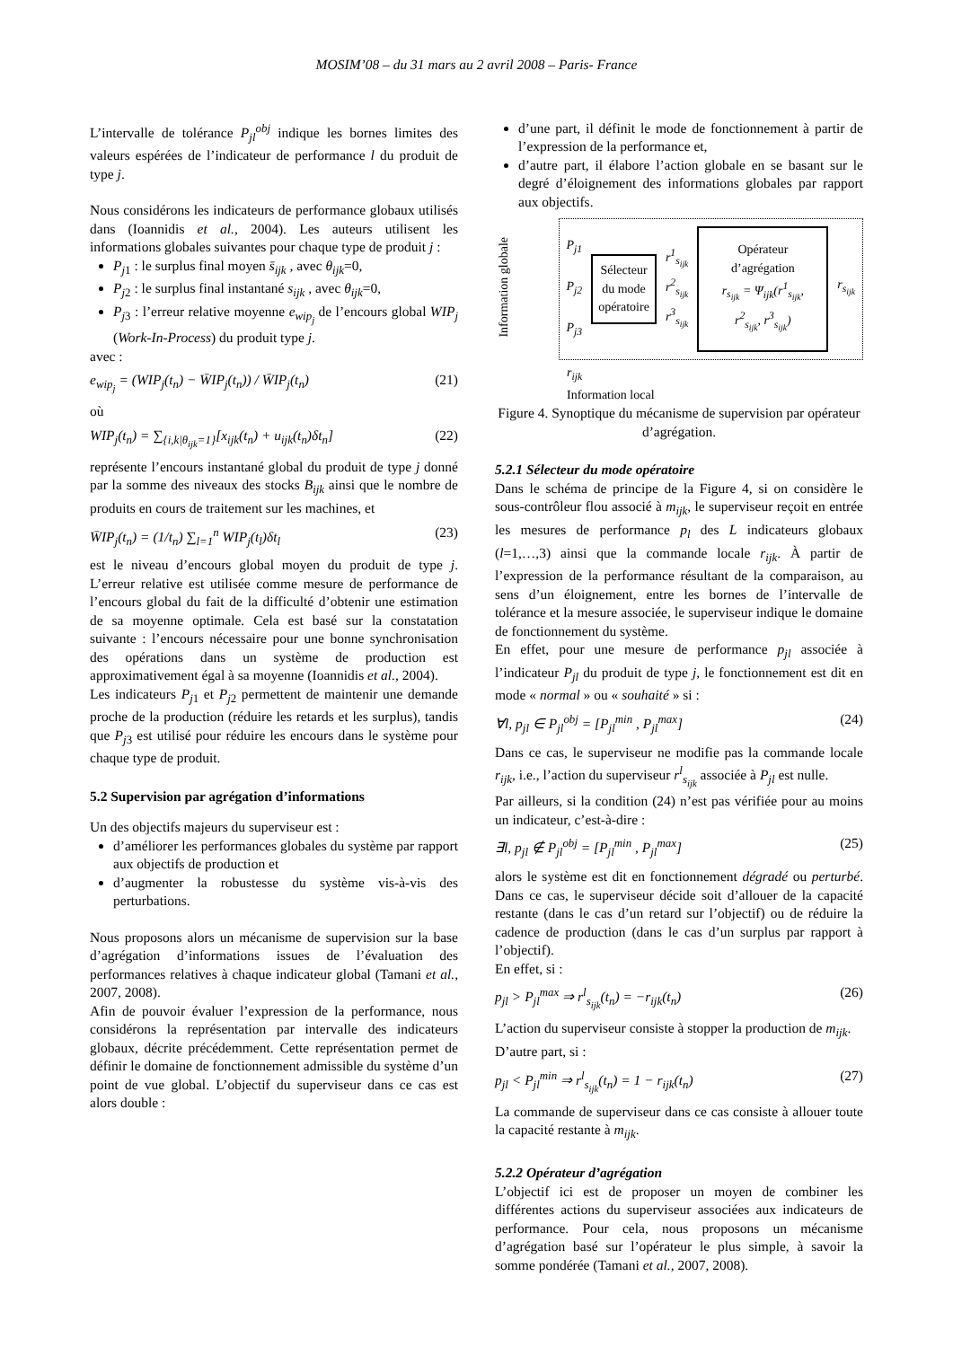MOSIM’08 – du 31 mars au 2 avril 2008 – Paris- France
L’intervalle de tolérance P<sub>jl</sub><sup>obj</sup> indique les bornes limites des valeurs espérées de l’indicateur de performance l du produit de type j.
Nous considérons les indicateurs de performance globaux utilisés dans (Ioannidis et al., 2004). Les auteurs utilisent les informations globales suivantes pour chaque type de produit j :
P<sub>j</sub><sub>1</sub> : le surplus final moyen s̄<sub>ijk</sub> , avec θ<sub>ijk</sub>=0,
P<sub>j</sub><sub>2</sub> : le surplus final instantané s<sub>ijk</sub> , avec θ<sub>ijk</sub>=0,
P<sub>j</sub><sub>3</sub> : l’erreur relative moyenne e<sub>wip<sub>j</sub></sub> de l’encours global WIP<sub>j</sub> (Work-In-Process) du produit type j.
avec :
e<sub>wip<sub>j</sub></sub> = (WIP<sub>j</sub>(t<sub>n</sub>) − W̄IP<sub>j</sub>(t<sub>n</sub>)) / W̄IP<sub>j</sub>(t<sub>n</sub>) (21)
où
WIP<sub>j</sub>(t<sub>n</sub>) = ∑<sub>{i,k|θ<sub>ijk</sub>=1}</sub>[x<sub>ijk</sub>(t<sub>n</sub>) + u<sub>ijk</sub>(t<sub>n</sub>)δt<sub>n</sub>] (22)
représente l’encours instantané global du produit de type j donné par la somme des niveaux des stocks B<sub>ijk</sub> ainsi que le nombre de produits en cours de traitement sur les machines, et
W̄IP<sub>j</sub>(t<sub>n</sub>) = (1/t<sub>n</sub>) ∑<sub>l=1</sub><sup>n</sup> WIP<sub>j</sub>(t<sub>l</sub>)δt<sub>l</sub> (23)
est le niveau d’encours global moyen du produit de type j. L’erreur relative est utilisée comme mesure de performance de l’encours global du fait de la difficulté d’obtenir une estimation de sa moyenne optimale. Cela est basé sur la constatation suivante : l’encours nécessaire pour une bonne synchronisation des opérations dans un système de production est approximativement égal à sa moyenne (Ioannidis et al., 2004).
Les indicateurs P<sub>j</sub><sub>1</sub> et P<sub>j</sub><sub>2</sub> permettent de maintenir une demande proche de la production (réduire les retards et les surplus), tandis que P<sub>j</sub><sub>3</sub> est utilisé pour réduire les encours dans le système pour chaque type de produit.
5.2 Supervision par agrégation d’informations
Un des objectifs majeurs du superviseur est :
d’améliorer les performances globales du système par rapport aux objectifs de production et
d’augmenter la robustesse du système vis-à-vis des perturbations.
Nous proposons alors un mécanisme de supervision sur la base d’agrégation d’informations issues de l’évaluation des performances relatives à chaque indicateur global (Tamani et al., 2007, 2008).
Afin de pouvoir évaluer l’expression de la performance, nous considérons la représentation par intervalle des indicateurs globaux, décrite précédemment. Cette représentation permet de définir le domaine de fonctionnement admissible du système d’un point de vue global. L’objectif du superviseur dans ce cas est alors double :
d’une part, il définit le mode de fonctionnement à partir de l’expression de la performance et,
d’autre part, il élabore l’action globale en se basant sur le degré d’éloignement des informations globales par rapport aux objectifs.
Information globale
P<sub>j1</sub>
P<sub>j2</sub>
P<sub>j3</sub>
Sélecteur
du mode
opératoire
r<sup>1</sup><sub>s<sub>ijk</sub></sub>
r<sup>2</sup><sub>s<sub>ijk</sub></sub>
r<sup>3</sup><sub>s<sub>ijk</sub></sub>
Opérateur d’agrégation
r<sub>s<sub>ijk</sub></sub> = Ψ<sub>ijk</sub>(r<sup>1</sup><sub>s<sub>ijk</sub></sub>, r<sup>2</sup><sub>s<sub>ijk</sub></sub>, r<sup>3</sup><sub>s<sub>ijk</sub></sub>)
r<sub>s<sub>ijk</sub></sub>
r<sub>ijk</sub>
Information local
Figure 4. Synoptique du mécanisme de supervision par opérateur d’agrégation.
5.2.1 Sélecteur du mode opératoire
Dans le schéma de principe de la Figure 4, si on considère le sous-contrôleur flou associé à m<sub>ijk</sub>, le superviseur reçoit en entrée les mesures de performance p<sub>l</sub> des L indicateurs globaux (l=1,…,3) ainsi que la commande locale r<sub>ijk</sub>. À partir de l’expression de la performance résultant de la comparaison, au sens d’un éloignement, entre les bornes de l’intervalle de tolérance et la mesure associée, le superviseur indique le domaine de fonctionnement du système.
En effet, pour une mesure de performance p<sub>jl</sub> associée à l’indicateur P<sub>jl</sub> du produit de type j, le fonctionnement est dit en mode « normal » ou « souhaité » si :
∀l, p<sub>jl</sub> ∈ P<sub>jl</sub><sup>obj</sup> = [P<sub>jl</sub><sup>min</sup> , P<sub>jl</sub><sup>max</sup>] (24)
Dans ce cas, le superviseur ne modifie pas la commande locale r<sub>ijk</sub>, i.e., l’action du superviseur r<sup>l</sup><sub>s<sub>ijk</sub></sub> associée à P<sub>jl</sub> est nulle.
Par ailleurs, si la condition (24) n’est pas vérifiée pour au moins un indicateur, c’est-à-dire :
∃l, p<sub>jl</sub> ∉ P<sub>jl</sub><sup>obj</sup> = [P<sub>jl</sub><sup>min</sup> , P<sub>jl</sub><sup>max</sup>] (25)
alors le système est dit en fonctionnement dégradé ou perturbé. Dans ce cas, le superviseur décide soit d’allouer de la capacité restante (dans le cas d’un retard sur l’objectif) ou de réduire la cadence de production (dans le cas d’un surplus par rapport à l’objectif).
En effet, si :
p<sub>jl</sub> > P<sub>jl</sub><sup>max</sup> ⇒ r<sup>l</sup><sub>s<sub>ijk</sub></sub>(t<sub>n</sub>) = −r<sub>ijk</sub>(t<sub>n</sub>) (26)
L’action du superviseur consiste à stopper la production de m<sub>ijk</sub>.
D’autre part, si :
p<sub>jl</sub> < P<sub>jl</sub><sup>min</sup> ⇒ r<sup>l</sup><sub>s<sub>ijk</sub></sub>(t<sub>n</sub>) = 1 − r<sub>ijk</sub>(t<sub>n</sub>) (27)
La commande de superviseur dans ce cas consiste à allouer toute la capacité restante à m<sub>ijk</sub>.
5.2.2 Opérateur d’agrégation
L’objectif ici est de proposer un moyen de combiner les différentes actions du superviseur associées aux indicateurs de performance. Pour cela, nous proposons un mécanisme d’agrégation basé sur l’opérateur le plus simple, à savoir la somme pondérée (Tamani et al., 2007, 2008).